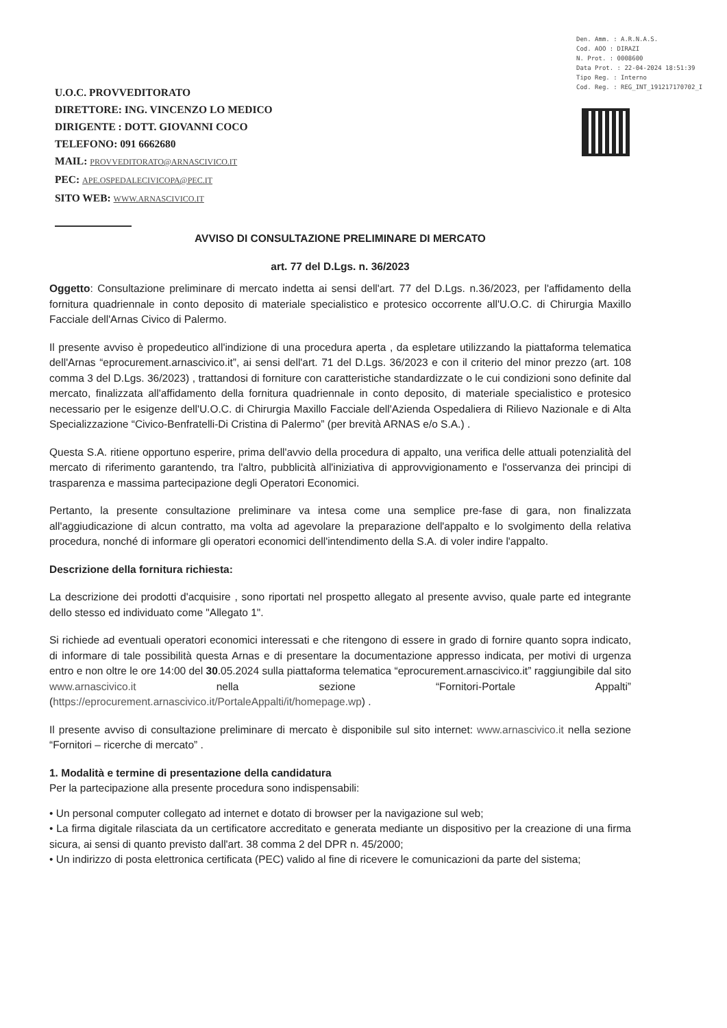U.O.C. PROVVEDITORATO
DIRETTORE: ING. VINCENZO LO MEDICO
DIRIGENTE : DOTT. GIOVANNI COCO
TELEFONO: 091 6662680
MAIL: PROVVEDITORATO@ARNASCIVICO.IT
PEC: APE.OSPEDALECIVICOPA@PEC.IT
SITO WEB: WWW.ARNASCIVICO.IT
Den. Amm. : A.R.N.A.S.
Cod. AOO : DIRAZI
N. Prot. : 0008600
Data Prot. : 22-04-2024 18:51:39
Tipo Reg. : Interno
Cod. Reg. : REG_INT_191217170702_I
AVVISO DI CONSULTAZIONE PRELIMINARE DI MERCATO
art. 77 del D.Lgs. n. 36/2023
Oggetto: Consultazione preliminare di mercato indetta ai sensi dell'art. 77 del D.Lgs. n.36/2023, per l'affidamento della fornitura quadriennale in conto deposito di materiale specialistico e protesico occorrente all'U.O.C. di Chirurgia Maxillo Facciale dell'Arnas Civico di Palermo.
Il presente avviso è propedeutico all'indizione di una procedura aperta , da espletare utilizzando la piattaforma telematica dell'Arnas “eprocurement.arnascivico.it”, ai sensi dell'art. 71 del D.Lgs. 36/2023 e con il criterio del minor prezzo (art. 108 comma 3 del D.Lgs. 36/2023) , trattandosi di forniture con caratteristiche standardizzate o le cui condizioni sono definite dal mercato, finalizzata all'affidamento della fornitura quadriennale in conto deposito, di materiale specialistico e protesico necessario per le esigenze dell'U.O.C. di Chirurgia Maxillo Facciale dell'Azienda Ospedaliera di Rilievo Nazionale e di Alta Specializzazione “Civico-Benfratelli-Di Cristina di Palermo” (per brevità ARNAS e/o S.A.) .
Questa S.A. ritiene opportuno esperire, prima dell'avvio della procedura di appalto, una verifica delle attuali potenzialità del mercato di riferimento garantendo, tra l'altro, pubblicità all'iniziativa di approvvigionamento e l'osservanza dei principi di trasparenza e massima partecipazione degli Operatori Economici.
Pertanto, la presente consultazione preliminare va intesa come una semplice pre-fase di gara, non finalizzata all'aggiudicazione di alcun contratto, ma volta ad agevolare la preparazione dell'appalto e lo svolgimento della relativa procedura, nonché di informare gli operatori economici dell'intendimento della S.A. di voler indire l'appalto.
Descrizione della fornitura richiesta:
La descrizione dei prodotti d'acquisire , sono riportati nel prospetto allegato al presente avviso, quale parte ed integrante dello stesso ed individuato come "Allegato 1".
Si richiede ad eventuali operatori economici interessati e che ritengono di essere in grado di fornire quanto sopra indicato, di informare di tale possibilità questa Arnas e di presentare la documentazione appresso indicata, per motivi di urgenza entro e non oltre le ore 14:00 del 30.05.2024 sulla piattaforma telematica “eprocurement.arnascivico.it” raggiungibile dal sito www.arnascivico.it nella sezione “Fornitori-Portale Appalti” (https://eprocurement.arnascivico.it/PortaleAppalti/it/homepage.wp) .
Il presente avviso di consultazione preliminare di mercato è disponibile sul sito internet: www.arnascivico.it nella sezione “Fornitori – ricerche di mercato” .
1. Modalità e termine di presentazione della candidatura
Per la partecipazione alla presente procedura sono indispensabili:
• Un personal computer collegato ad internet e dotato di browser per la navigazione sul web;
• La firma digitale rilasciata da un certificatore accreditato e generata mediante un dispositivo per la creazione di una firma sicura, ai sensi di quanto previsto dall'art. 38 comma 2 del DPR n. 45/2000;
• Un indirizzo di posta elettronica certificata (PEC) valido al fine di ricevere le comunicazioni da parte del sistema;